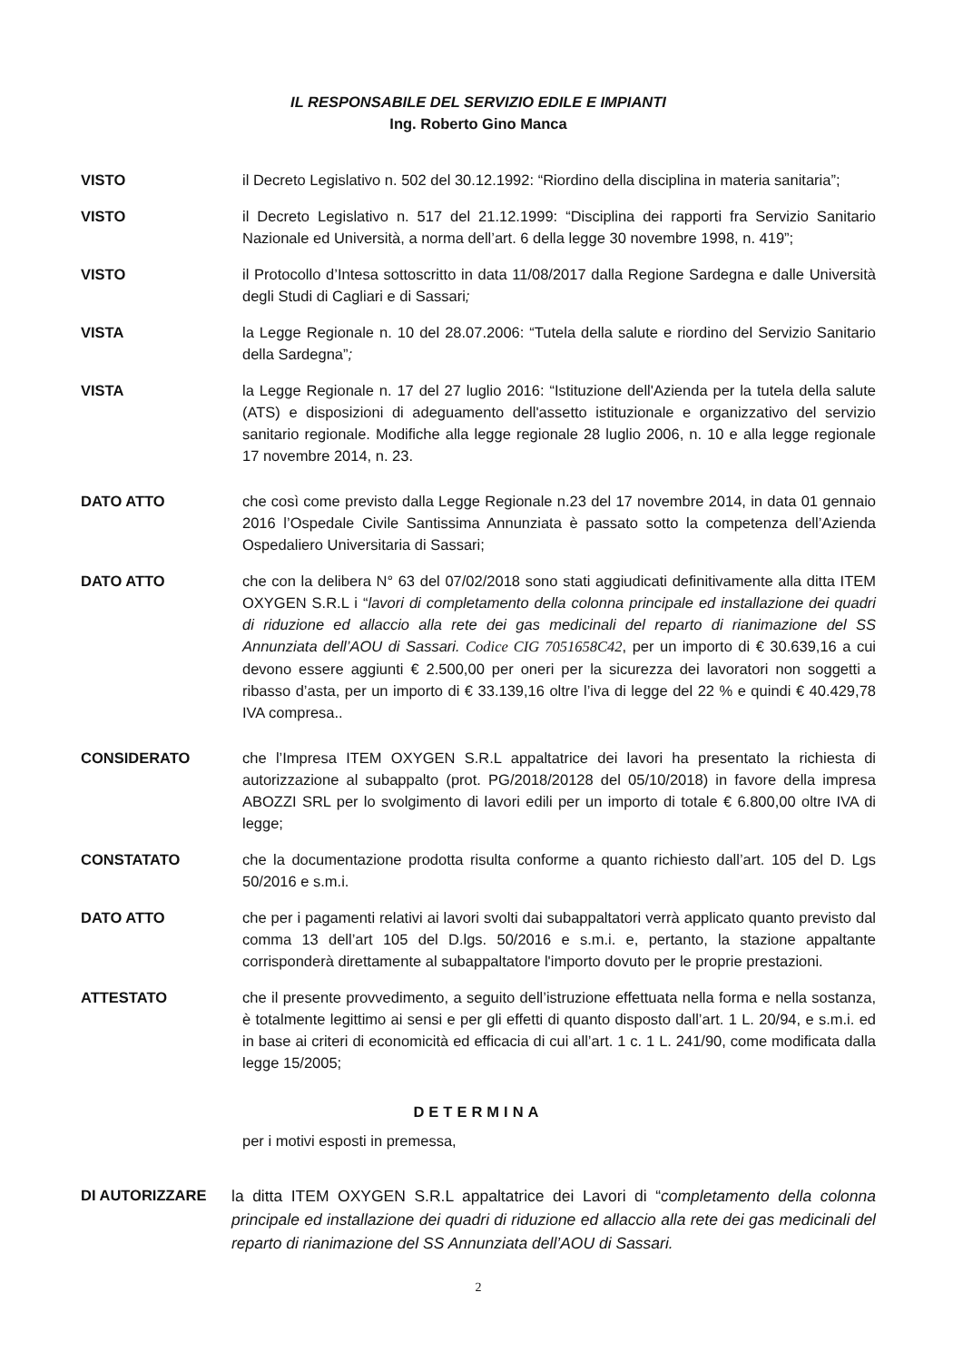IL RESPONSABILE DEL SERVIZIO EDILE E IMPIANTI
Ing. Roberto Gino Manca
VISTO il Decreto Legislativo n. 502 del 30.12.1992: “Riordino della disciplina in materia sanitaria”;
VISTO il Decreto Legislativo n. 517 del 21.12.1999: “Disciplina dei rapporti fra Servizio Sanitario Nazionale ed Università, a norma dell’art. 6 della legge 30 novembre 1998, n. 419”;
VISTO il Protocollo d’Intesa sottoscritto in data 11/08/2017 dalla Regione Sardegna e dalle Università degli Studi di Cagliari e di Sassari;
VISTA la Legge Regionale n. 10 del 28.07.2006: “Tutela della salute e riordino del Servizio Sanitario della Sardegna”;
VISTA la Legge Regionale n. 17 del 27 luglio 2016: “Istituzione dell'Azienda per la tutela della salute (ATS) e disposizioni di adeguamento dell'assetto istituzionale e organizzativo del servizio sanitario regionale. Modifiche alla legge regionale 28 luglio 2006, n. 10 e alla legge regionale 17 novembre 2014, n. 23.
DATO ATTO che così come previsto dalla Legge Regionale n.23 del 17 novembre 2014, in data 01 gennaio 2016 l’Ospedale Civile Santissima Annunziata è passato sotto la competenza dell’Azienda Ospedaliero Universitaria di Sassari;
DATO ATTO che con la delibera N° 63 del 07/02/2018 sono stati aggiudicati definitivamente alla ditta ITEM OXYGEN S.R.L i “lavori di completamento della colonna principale ed installazione dei quadri di riduzione ed allaccio alla rete dei gas medicinali del reparto di rianimazione del SS Annunziata dell’AOU di Sassari. Codice CIG 7051658C42, per un importo di € 30.639,16 a cui devono essere aggiunti € 2.500,00 per oneri per la sicurezza dei lavoratori non soggetti a ribasso d’asta, per un importo di € 33.139,16 oltre l’iva di legge del 22 % e quindi € 40.429,78 IVA compresa..
CONSIDERATO che l’Impresa ITEM OXYGEN S.R.L appaltatrice dei lavori ha presentato la richiesta di autorizzazione al subappalto (prot. PG/2018/20128 del 05/10/2018) in favore della impresa ABOZZI SRL per lo svolgimento di lavori edili per un importo di totale € 6.800,00 oltre IVA di legge;
CONSTATATO che la documentazione prodotta risulta conforme a quanto richiesto dall’art. 105 del D. Lgs 50/2016 e s.m.i.
DATO ATTO che per i pagamenti relativi ai lavori svolti dai subappaltatori verrà applicato quanto previsto dal comma 13 dell’art 105 del D.lgs. 50/2016 e s.m.i. e, pertanto, la stazione appaltante corrisponderà direttamente al subappaltatore l'importo dovuto per le proprie prestazioni.
ATTESTATO che il presente provvedimento, a seguito dell’istruzione effettuata nella forma e nella sostanza, è totalmente legittimo ai sensi e per gli effetti di quanto disposto dall’art. 1 L. 20/94, e s.m.i. ed in base ai criteri di economicità ed efficacia di cui all’art. 1 c. 1 L. 241/90, come modificata dalla legge 15/2005;
DETERMINA
per i motivi esposti in premessa,
DI AUTORIZZARE
la ditta ITEM OXYGEN S.R.L appaltatrice dei Lavori di “completamento della colonna principale ed installazione dei quadri di riduzione ed allaccio alla rete dei gas medicinali del reparto di rianimazione del SS Annunziata dell’AOU di Sassari.
2